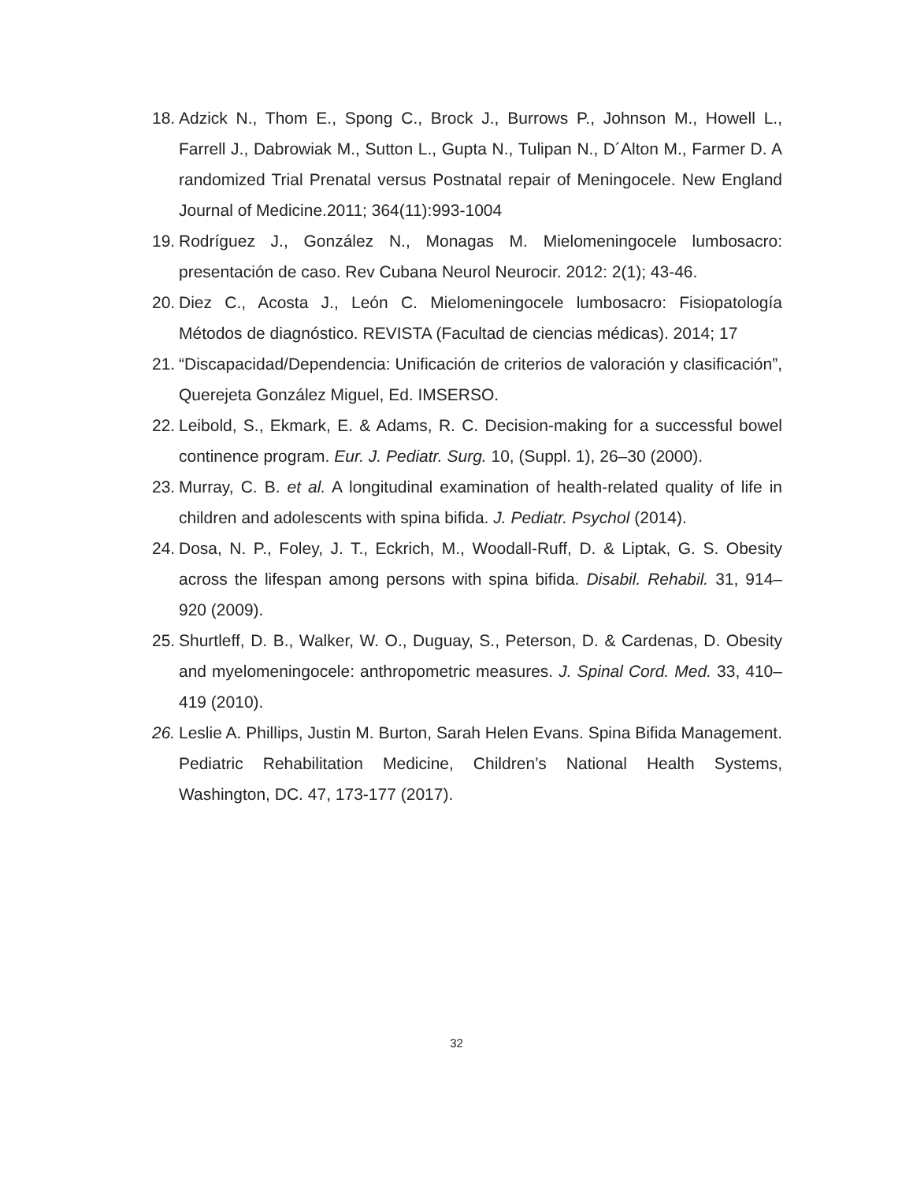18. Adzick N., Thom E., Spong C., Brock J., Burrows P., Johnson M., Howell L., Farrell J., Dabrowiak M., Sutton L., Gupta N., Tulipan N., D´Alton M., Farmer D. A randomized Trial Prenatal versus Postnatal repair of Meningocele. New England Journal of Medicine.2011; 364(11):993-1004
19. Rodríguez J., González N., Monagas M. Mielomeningocele lumbosacro: presentación de caso. Rev Cubana Neurol Neurocir. 2012: 2(1); 43-46.
20. Diez C., Acosta J., León C. Mielomeningocele lumbosacro: Fisiopatología Métodos de diagnóstico. REVISTA (Facultad de ciencias médicas). 2014; 17
21. “Discapacidad/Dependencia: Unificación de criterios de valoración y clasificación”, Querejeta González Miguel, Ed. IMSERSO.
22. Leibold, S., Ekmark, E. & Adams, R. C. Decision-making for a successful bowel continence program. Eur. J. Pediatr. Surg. 10, (Suppl. 1), 26–30 (2000).
23. Murray, C. B. et al. A longitudinal examination of health-related quality of life in children and adolescents with spina bifida. J. Pediatr. Psychol (2014).
24. Dosa, N. P., Foley, J. T., Eckrich, M., Woodall-Ruff, D. & Liptak, G. S. Obesity across the lifespan among persons with spina bifida. Disabil. Rehabil. 31, 914–920 (2009).
25. Shurtleff, D. B., Walker, W. O., Duguay, S., Peterson, D. & Cardenas, D. Obesity and myelomeningocele: anthropometric measures. J. Spinal Cord. Med. 33, 410–419 (2010).
26. Leslie A. Phillips, Justin M. Burton, Sarah Helen Evans. Spina Bifida Management. Pediatric Rehabilitation Medicine, Children’s National Health Systems, Washington, DC. 47, 173-177 (2017).
32